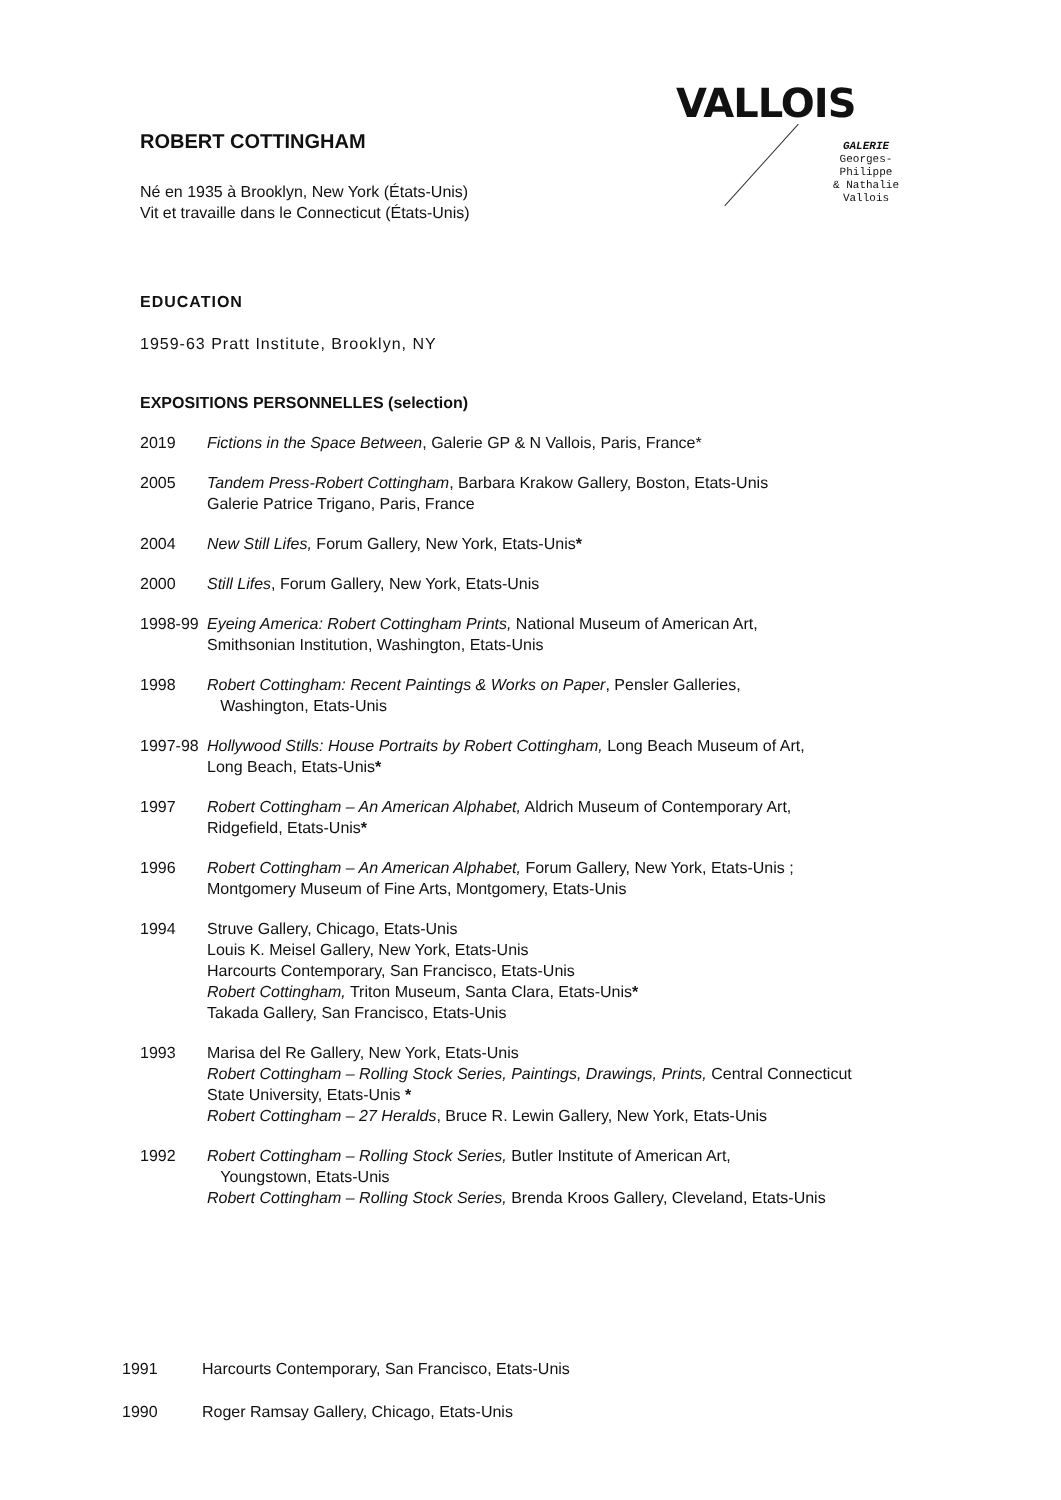VALLOIS
GALERIE
Georges-Philippe
& Nathalie
Vallois
ROBERT COTTINGHAM
Né en 1935 à Brooklyn, New York (États-Unis)
Vit et travaille dans le Connecticut (États-Unis)
EDUCATION
1959-63 Pratt Institute, Brooklyn, NY
EXPOSITIONS PERSONNELLES (selection)
2019 Fictions in the Space Between, Galerie GP & N Vallois, Paris, France*
2005 Tandem Press-Robert Cottingham, Barbara Krakow Gallery, Boston, Etats-Unis
Galerie Patrice Trigano, Paris, France
2004 New Still Lifes, Forum Gallery, New York, Etats-Unis*
2000 Still Lifes, Forum Gallery, New York, Etats-Unis
1998-99
Eyeing America: Robert Cottingham Prints, National Museum of American Art,
Smithsonian Institution, Washington, Etats-Unis
1998 Robert Cottingham: Recent Paintings & Works on Paper, Pensler Galleries,
Washington, Etats-Unis
1997-98
Hollywood Stills: House Portraits by Robert Cottingham, Long Beach Museum of Art,
Long Beach, Etats-Unis*
1997 Robert Cottingham – An American Alphabet, Aldrich Museum of Contemporary Art,
Ridgefield, Etats-Unis*
1996 Robert Cottingham – An American Alphabet, Forum Gallery, New York, Etats-Unis ;
Montgomery Museum of Fine Arts, Montgomery, Etats-Unis
1994 Struve Gallery, Chicago, Etats-Unis
Louis K. Meisel Gallery, New York, Etats-Unis
Harcourts Contemporary, San Francisco, Etats-Unis
Robert Cottingham, Triton Museum, Santa Clara, Etats-Unis*
Takada Gallery, San Francisco, Etats-Unis
1993 Marisa del Re Gallery, New York, Etats-Unis
Robert Cottingham – Rolling Stock Series, Paintings, Drawings, Prints, Central Connecticut
State University, Etats-Unis *
Robert Cottingham – 27 Heralds, Bruce R. Lewin Gallery, New York, Etats-Unis
1992 Robert Cottingham – Rolling Stock Series, Butler Institute of American Art,
Youngstown, Etats-Unis
Robert Cottingham – Rolling Stock Series, Brenda Kroos Gallery, Cleveland, Etats-Unis
1991 Harcourts Contemporary, San Francisco, Etats-Unis
1990 Roger Ramsay Gallery, Chicago, Etats-Unis